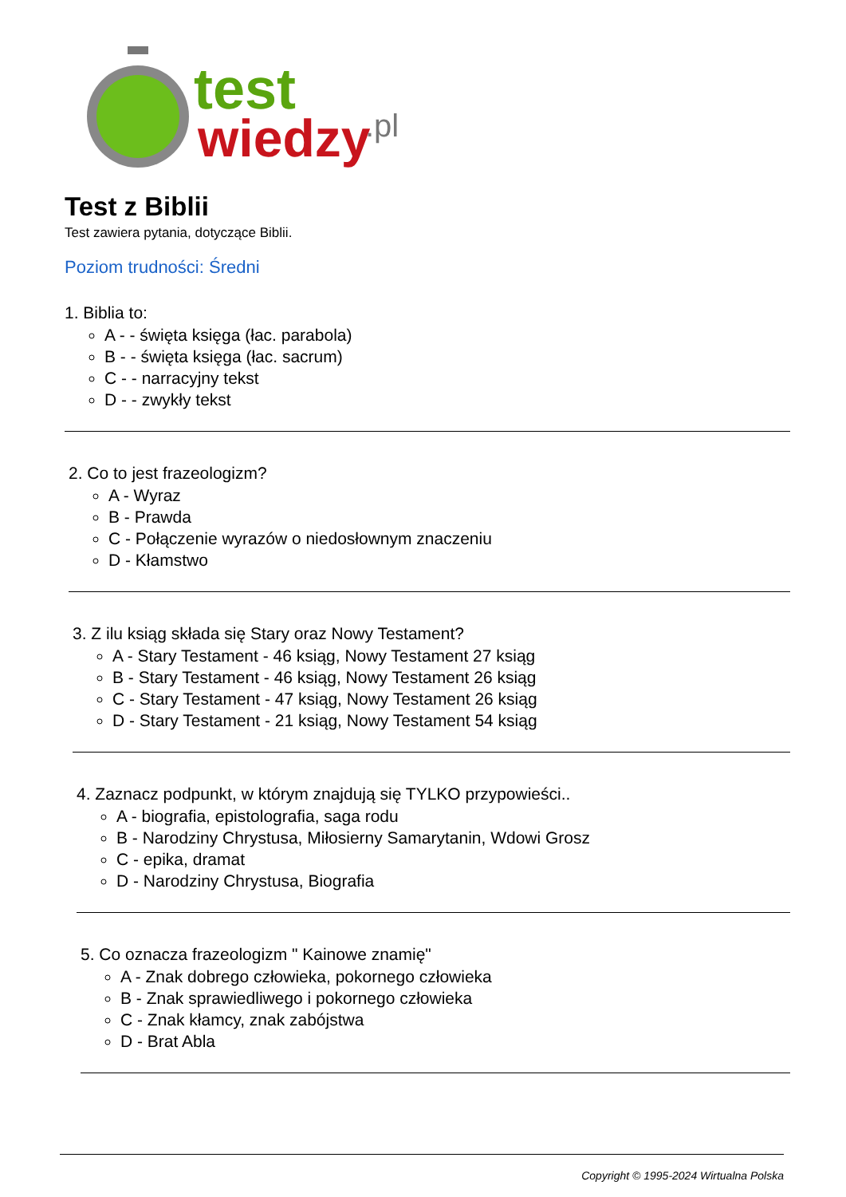test
wiedzy
.pl
Test z Biblii
Test zawiera pytania, dotyczące Biblii.
Poziom trudności: Średni
1. Biblia to:
A - - święta księga (łac. parabola)
B - - święta księga (łac. sacrum)
C - - narracyjny tekst
D - - zwykły tekst
2. Co to jest frazeologizm?
A - Wyraz
B - Prawda
C - Połączenie wyrazów o niedosłownym znaczeniu
D - Kłamstwo
3. Z ilu ksiąg składa się Stary oraz Nowy Testament?
A - Stary Testament - 46 ksiąg, Nowy Testament 27 ksiąg
B - Stary Testament - 46 ksiąg, Nowy Testament 26 ksiąg
C - Stary Testament - 47 ksiąg, Nowy Testament 26 ksiąg
D - Stary Testament - 21 ksiąg, Nowy Testament 54 ksiąg
4. Zaznacz podpunkt, w którym znajdują się TYLKO przypowieści..
A - biografia, epistolografia, saga rodu
B - Narodziny Chrystusa, Miłosierny Samarytanin, Wdowi Grosz
C - epika, dramat
D - Narodziny Chrystusa, Biografia
5. Co oznacza frazeologizm " Kainowe znamię"
A - Znak dobrego człowieka, pokornego człowieka
B - Znak sprawiedliwego i pokornego człowieka
C - Znak kłamcy, znak zabójstwa
D - Brat Abla
Copyright © 1995-2024 Wirtualna Polska